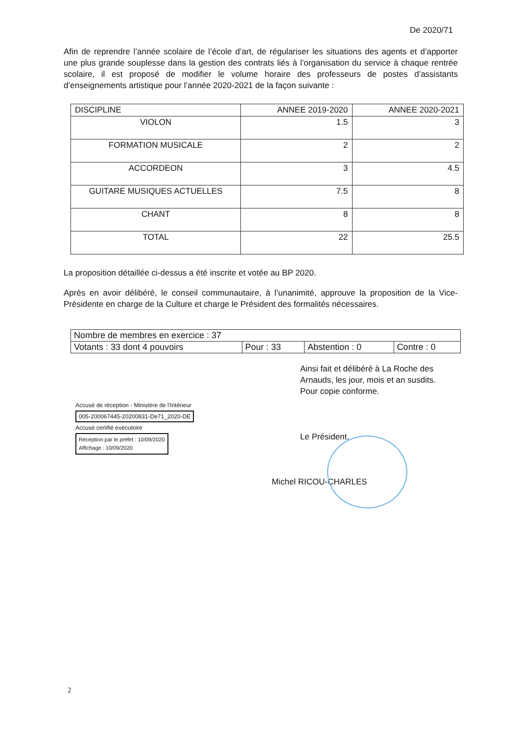De 2020/71
Afin de reprendre l’année scolaire de l’école d’art, de régulariser les situations des agents et d’apporter une plus grande souplesse dans la gestion des contrats liés à l’organisation du service à chaque rentrée scolaire, il est proposé de modifier le volume horaire des professeurs de postes d’assistants d’enseignements artistique pour l’année 2020-2021 de la façon suivante :
| DISCIPLINE | ANNEE 2019-2020 | ANNEE 2020-2021 |
| VIOLON | 1.5 | 3 |
| FORMATION MUSICALE | 2 | 2 |
| ACCORDEON | 3 | 4.5 |
| GUITARE MUSIQUES ACTUELLES | 7.5 | 8 |
| CHANT | 8 | 8 |
| TOTAL | 22 | 25.5 |
La proposition détaillée ci-dessus a été inscrite et votée au BP 2020.
Après en avoir délibéré, le conseil communautaire, à l’unanimité, approuve la proposition de la Vice-Présidente en charge de la Culture et charge le Président des formalités nécessaires.
| Nombre de membres en exercice : 37 | | | |
| Votants : 33 dont 4 pouvoirs | Pour : 33 | Abstention : 0 | Contre : 0 |
Ainsi fait et délibéré à La Roche des Arnauds, les jour, mois et an susdits.
Pour copie conforme.
Accusé de réception - Ministère de l'Intérieur
005-200067445-20200831-De71_2020-DE
Accusé certifié exécutoire
Réception par le préfet : 10/09/2020
Affichage : 10/09/2020
Le Président,
Michel RICOU-CHARLES
2